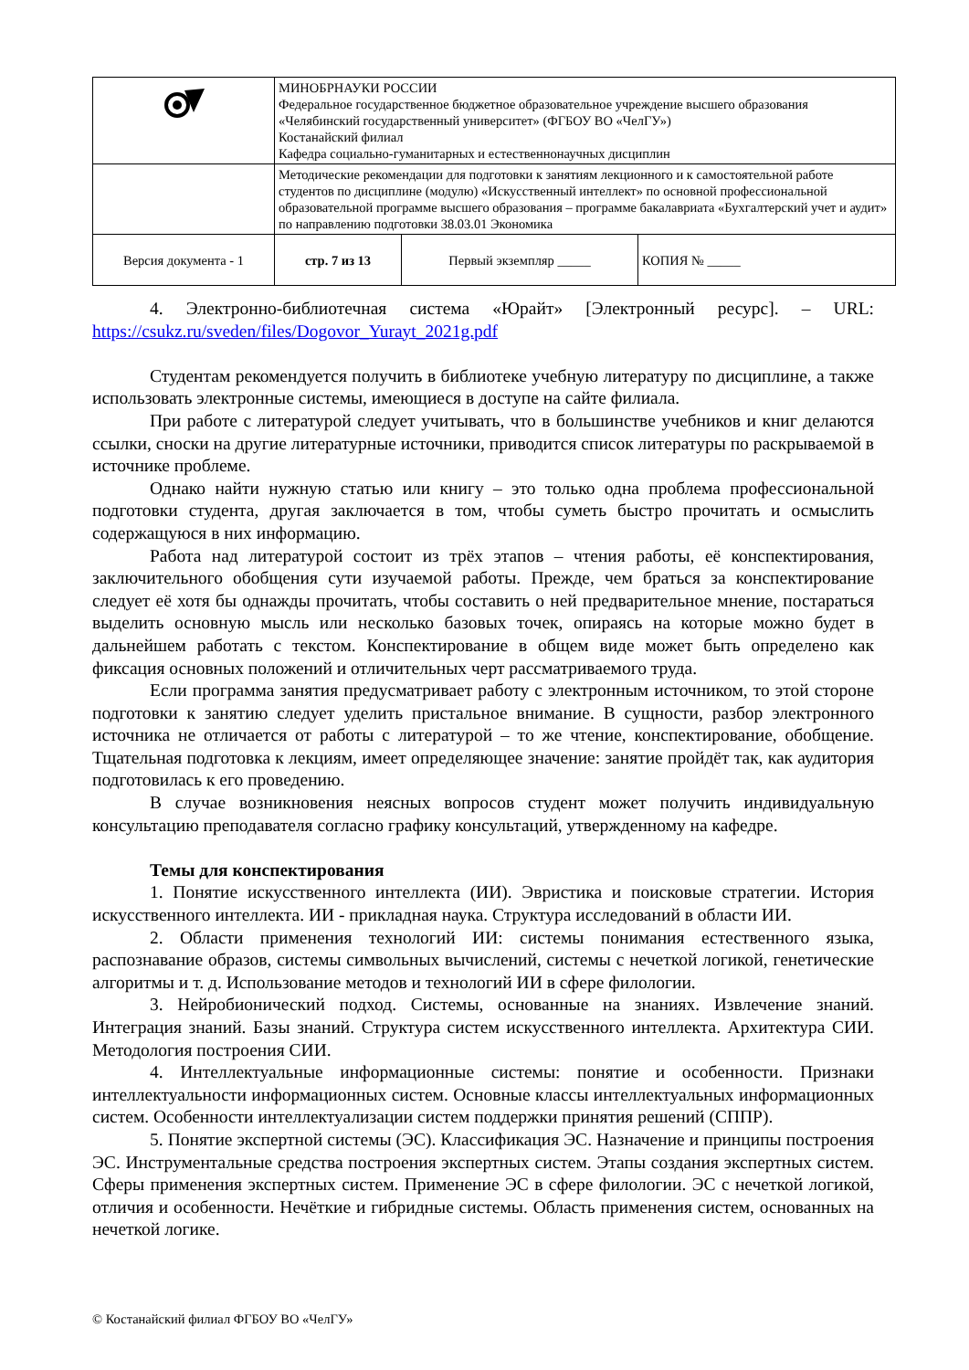| | МИНОБРНАУКИ РОССИИ Федеральное государственное бюджетное образовательное учреждение высшего образования «Челябинский государственный университет» (ФГБОУ ВО «ЧелГУ») Костанайский филиал Кафедра социально-гуманитарных и естественнонаучных дисциплин | | |
| | Методические рекомендации для подготовки к занятиям лекционного и к самостоятельной работе студентов по дисциплине (модулю) «Искусственный интеллект» по основной профессиональной образовательной программе высшего образования – программе бакалавриата «Бухгалтерский учет и аудит» по направлению подготовки 38.03.01 Экономика | | |
| Версия документа - 1 | стр. 7 из 13 | Первый экземпляр _____ | КОПИЯ № _____ |
4. Электронно-библиотечная система «Юрайт» [Электронный ресурс]. – URL: https://csukz.ru/sveden/files/Dogovor_Yurayt_2021g.pdf
Студентам рекомендуется получить в библиотеке учебную литературу по дисциплине, а также использовать электронные системы, имеющиеся в доступе на сайте филиала.
При работе с литературой следует учитывать, что в большинстве учебников и книг делаются ссылки, сноски на другие литературные источники, приводится список литературы по раскрываемой в источнике проблеме.
Однако найти нужную статью или книгу – это только одна проблема профессиональной подготовки студента, другая заключается в том, чтобы суметь быстро прочитать и осмыслить содержащуюся в них информацию.
Работа над литературой состоит из трёх этапов – чтения работы, её конспектирования, заключительного обобщения сути изучаемой работы. Прежде, чем браться за конспектирование следует её хотя бы однажды прочитать, чтобы составить о ней предварительное мнение, постараться выделить основную мысль или несколько базовых точек, опираясь на которые можно будет в дальнейшем работать с текстом. Конспектирование в общем виде может быть определено как фиксация основных положений и отличительных черт рассматриваемого труда.
Если программа занятия предусматривает работу с электронным источником, то этой стороне подготовки к занятию следует уделить пристальное внимание. В сущности, разбор электронного источника не отличается от работы с литературой – то же чтение, конспектирование, обобщение. Тщательная подготовка к лекциям, имеет определяющее значение: занятие пройдёт так, как аудитория подготовилась к его проведению.
В случае возникновения неясных вопросов студент может получить индивидуальную консультацию преподавателя согласно графику консультаций, утвержденному на кафедре.
Темы для конспектирования
1. Понятие искусственного интеллекта (ИИ). Эвристика и поисковые стратегии. История искусственного интеллекта. ИИ - прикладная наука. Структура исследований в области ИИ.
2. Области применения технологий ИИ: системы понимания естественного языка, распознавание образов, системы символьных вычислений, системы с нечеткой логикой, генетические алгоритмы и т. д. Использование методов и технологий ИИ в сфере филологии.
3. Нейробионический подход. Системы, основанные на знаниях. Извлечение знаний. Интеграция знаний. Базы знаний. Структура систем искусственного интеллекта. Архитектура СИИ. Методология построения СИИ.
4. Интеллектуальные информационные системы: понятие и особенности. Признаки интеллектуальности информационных систем. Основные классы интеллектуальных информационных систем. Особенности интеллектуализации систем поддержки принятия решений (СППР).
5. Понятие экспертной системы (ЭС). Классификация ЭС. Назначение и принципы построения ЭС. Инструментальные средства построения экспертных систем. Этапы создания экспертных систем. Сферы применения экспертных систем. Применение ЭС в сфере филологии. ЭС с нечеткой логикой, отличия и особенности. Нечёткие и гибридные системы. Область применения систем, основанных на нечеткой логике.
© Костанайский филиал ФГБОУ ВО «ЧелГУ»